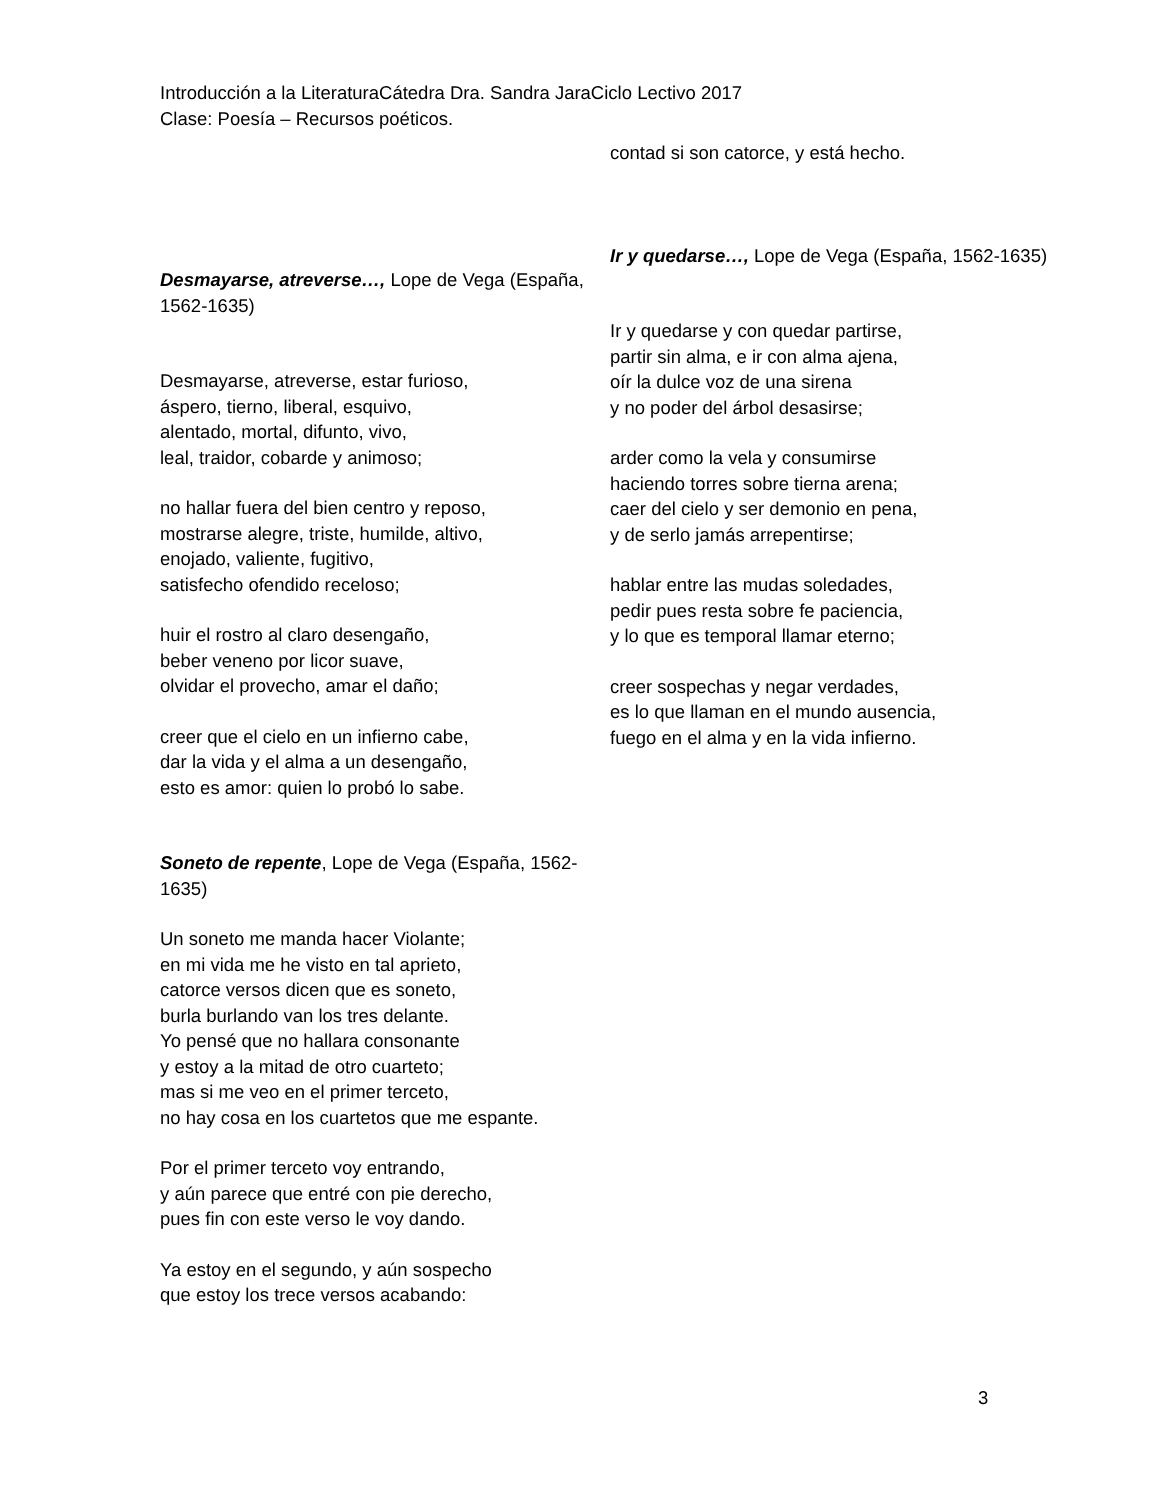Introducción a la LiteraturaCátedra Dra. Sandra JaraCiclo Lectivo 2017
Clase: Poesía – Recursos poéticos.
Desmayarse, atreverse…, Lope de Vega (España, 1562-1635)
Desmayarse, atreverse, estar furioso,
áspero, tierno, liberal, esquivo,
alentado, mortal, difunto, vivo,
leal, traidor, cobarde y animoso;
no hallar fuera del bien centro y reposo,
mostrarse alegre, triste, humilde, altivo,
enojado, valiente, fugitivo,
satisfecho ofendido receloso;
huir el rostro al claro desengaño,
beber veneno por licor suave,
olvidar el provecho, amar el daño;
creer que el cielo en un infierno cabe,
dar la vida y el alma a un desengaño,
esto es amor: quien lo probó lo sabe.
Soneto de repente, Lope de Vega (España, 1562-1635)
Un soneto me manda hacer Violante;
en mi vida me he visto en tal aprieto,
catorce versos dicen que es soneto,
burla burlando van los tres delante.
Yo pensé que no hallara consonante
y estoy a la mitad de otro cuarteto;
mas si me veo en el primer terceto,
no hay cosa en los cuartetos que me espante.
Por el primer terceto voy entrando,
y aún parece que entré con pie derecho,
pues fin con este verso le voy dando.
Ya estoy en el segundo, y aún sospecho
que estoy los trece versos acabando:
contad si son catorce, y está hecho.
Ir y quedarse…, Lope de Vega (España, 1562-1635)
Ir y quedarse y con quedar partirse,
partir sin alma, e ir con alma ajena,
oír la dulce voz de una sirena
y no poder del árbol desasirse;
arder como la vela y consumirse
haciendo torres sobre tierna arena;
caer del cielo y ser demonio en pena,
y de serlo jamás arrepentirse;
hablar entre las mudas soledades,
pedir pues resta sobre fe paciencia,
y lo que es temporal llamar eterno;
creer sospechas y negar verdades,
es lo que llaman en el mundo ausencia,
fuego en el alma y en la vida infierno.
3